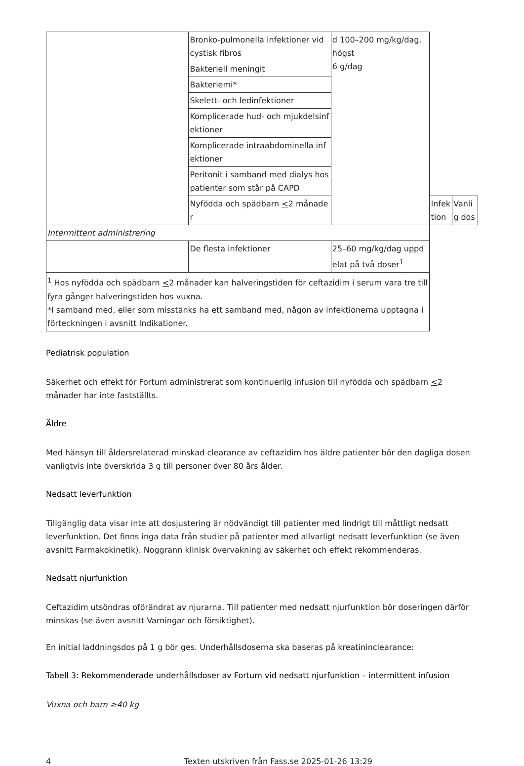| | Bronko-pulmonella infektioner vid cystisk fibros | d 100–200 mg/kg/dag, högst 6 g/dag | | |
| | Bakteriell meningit | | | |
| | Bakteriemi* | | | |
| | Skelett- och ledinfektioner | | | |
| | Komplicerade hud- och mjukdelsinfektioner | | | |
| | Komplicerade intraabdominella infektioner | | | |
| | Peritonit i samband med dialys hos patienter som står på CAPD | | | |
| | Nyfödda och spädbarn < 2 månader | | Infektion | Vanlig dos |
| Intermittent administrering | | | | |
| | De flesta infektioner | 25–60 mg/kg/dag uppdelat på två doser<sup>1</sup> | | |
| <sup>1</sup> Hos nyfödda och spädbarn < 2 månader kan halveringstiden för ceftazidim i serum vara tre till fyra gånger halveringstiden hos vuxna. *I samband med, eller som misstänks ha ett samband med, någon av infektionerna upptagna i förteckningen i avsnitt Indikationer. | | | | |
Pediatrisk population
Säkerhet och effekt för Fortum administrerat som kontinuerlig infusion till nyfödda och spädbarn <2 månader har inte fastställts.
Äldre
Med hänsyn till åldersrelaterad minskad clearance av ceftazidim hos äldre patienter bör den dagliga dosen vanligtvis inte överskrida 3 g till personer över 80 års ålder.
Nedsatt leverfunktion
Tillgänglig data visar inte att dosjustering är nödvändigt till patienter med lindrigt till måttligt nedsatt leverfunktion. Det finns inga data från studier på patienter med allvarligt nedsatt leverfunktion (se även avsnitt Farmakokinetik). Noggrann klinisk övervakning av säkerhet och effekt rekommenderas.
Nedsatt njurfunktion
Ceftazidim utsöndras oförändrat av njurarna. Till patienter med nedsatt njurfunktion bör doseringen därför minskas (se även avsnitt Varningar och försiktighet).
En initial laddningsdos på 1 g bör ges. Underhållsdoserna ska baseras på kreatininclearance:
Tabell 3: Rekommenderade underhållsdoser av Fortum vid nedsatt njurfunktion – intermittent infusion
Vuxna och barn ≥40 kg
4 Texten utskriven från Fass.se 2025-01-26 13:29